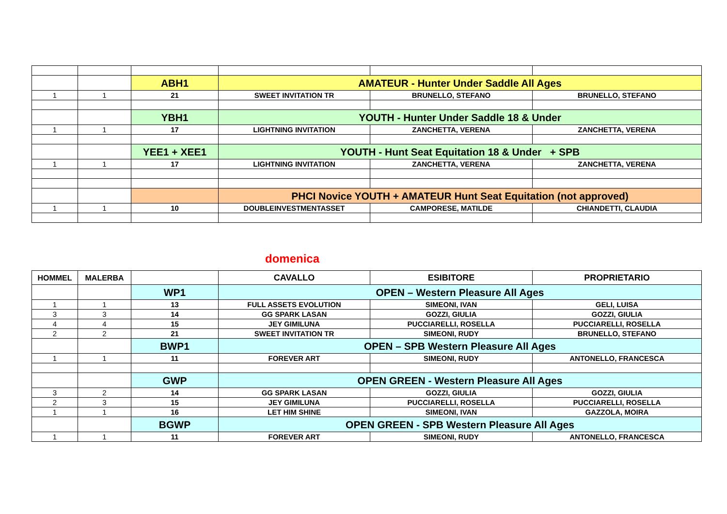| | | ABH1 | AMATEUR - Hunter Under Saddle All Ages | | |
| 1 | 1 | 21 | SWEET INVITATION TR | BRUNELLO, STEFANO | BRUNELLO, STEFANO |
| | | YBH1 | YOUTH - Hunter Under Saddle 18 & Under | | |
| 1 | 1 | 17 | LIGHTNING INVITATION | ZANCHETTA, VERENA | ZANCHETTA, VERENA |
| | | YEE1 + XEE1 | YOUTH - Hunt Seat Equitation 18 & Under + SPB | | |
| 1 | 1 | 17 | LIGHTNING INVITATION | ZANCHETTA, VERENA | ZANCHETTA, VERENA |
| | | | PHCI Novice YOUTH + AMATEUR Hunt Seat Equitation (not approved) | | |
| 1 | 1 | 10 | DOUBLEINVESTMENTASSET | CAMPORESE, MATILDE | CHIANDETTI, CLAUDIA |
domenica
| HOMMEL | MALERBA | | CAVALLO | ESIBITORE | PROPRIETARIO |
| --- | --- | --- | --- | --- | --- |
| | | WP1 | OPEN – Western Pleasure All Ages | | |
| 1 | 1 | 13 | FULL ASSETS EVOLUTION | SIMEONI, IVAN | GELI, LUISA |
| 3 | 3 | 14 | GG SPARK LASAN | GOZZI, GIULIA | GOZZI, GIULIA |
| 4 | 4 | 15 | JEY GIMILUNA | PUCCIARELLI, ROSELLA | PUCCIARELLI, ROSELLA |
| 2 | 2 | 21 | SWEET INVITATION TR | SIMEONI, RUDY | BRUNELLO, STEFANO |
| | | BWP1 | OPEN – SPB Western Pleasure All Ages | | |
| 1 | 1 | 11 | FOREVER ART | SIMEONI, RUDY | ANTONELLO, FRANCESCA |
| | | GWP | OPEN GREEN - Western Pleasure All Ages | | |
| 3 | 2 | 14 | GG SPARK LASAN | GOZZI, GIULIA | GOZZI, GIULIA |
| 2 | 3 | 15 | JEY GIMILUNA | PUCCIARELLI, ROSELLA | PUCCIARELLI, ROSELLA |
| 1 | 1 | 16 | LET HIM SHINE | SIMEONI, IVAN | GAZZOLA, MOIRA |
| | | BGWP | OPEN GREEN - SPB Western Pleasure All Ages | | |
| 1 | 1 | 11 | FOREVER ART | SIMEONI, RUDY | ANTONELLO, FRANCESCA |